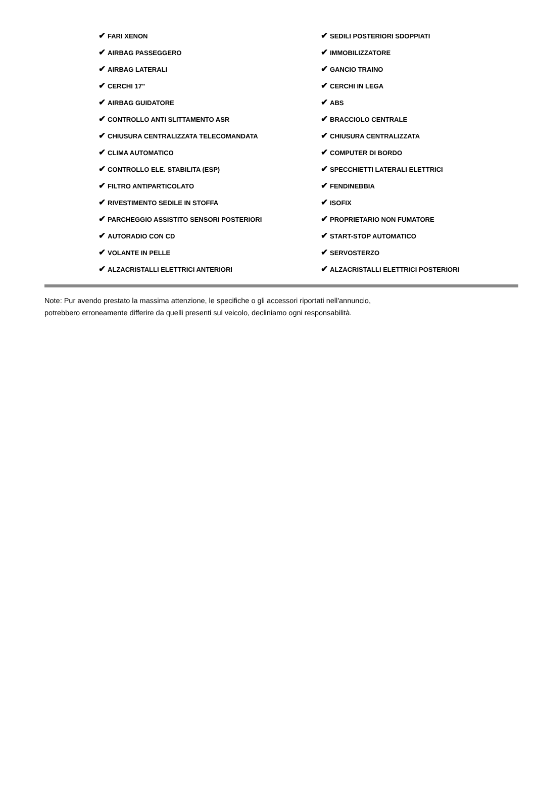| ✔ FARI XENON | ✔ SEDILI POSTERIORI SDOPPIATI |
| ✔ AIRBAG PASSEGGERO | ✔ IMMOBILIZZATORE |
| ✔ AIRBAG LATERALI | ✔ GANCIO TRAINO |
| ✔ CERCHI 17" | ✔ CERCHI IN LEGA |
| ✔ AIRBAG GUIDATORE | ✔ ABS |
| ✔ CONTROLLO ANTI SLITTAMENTO ASR | ✔ BRACCIOLO CENTRALE |
| ✔ CHIUSURA CENTRALIZZATA TELECOMANDATA | ✔ CHIUSURA CENTRALIZZATA |
| ✔ CLIMA AUTOMATICO | ✔ COMPUTER DI BORDO |
| ✔ CONTROLLO ELE. STABILITA (ESP) | ✔ SPECCHIETTI LATERALI ELETTRICI |
| ✔ FILTRO ANTIPARTICOLATO | ✔ FENDINEBBIA |
| ✔ RIVESTIMENTO SEDILE IN STOFFA | ✔ ISOFIX |
| ✔ PARCHEGGIO ASSISTITO SENSORI POSTERIORI | ✔ PROPRIETARIO NON FUMATORE |
| ✔ AUTORADIO CON CD | ✔ START-STOP AUTOMATICO |
| ✔ VOLANTE IN PELLE | ✔ SERVOSTERZO |
| ✔ ALZACRISTALLI ELETTRICI ANTERIORI | ✔ ALZACRISTALLI ELETTRICI POSTERIORI |
Note: Pur avendo prestato la massima attenzione, le specifiche o gli accessori riportati nell'annuncio,
potrebbero erroneamente differire da quelli presenti sul veicolo, decliniamo ogni responsabilità.